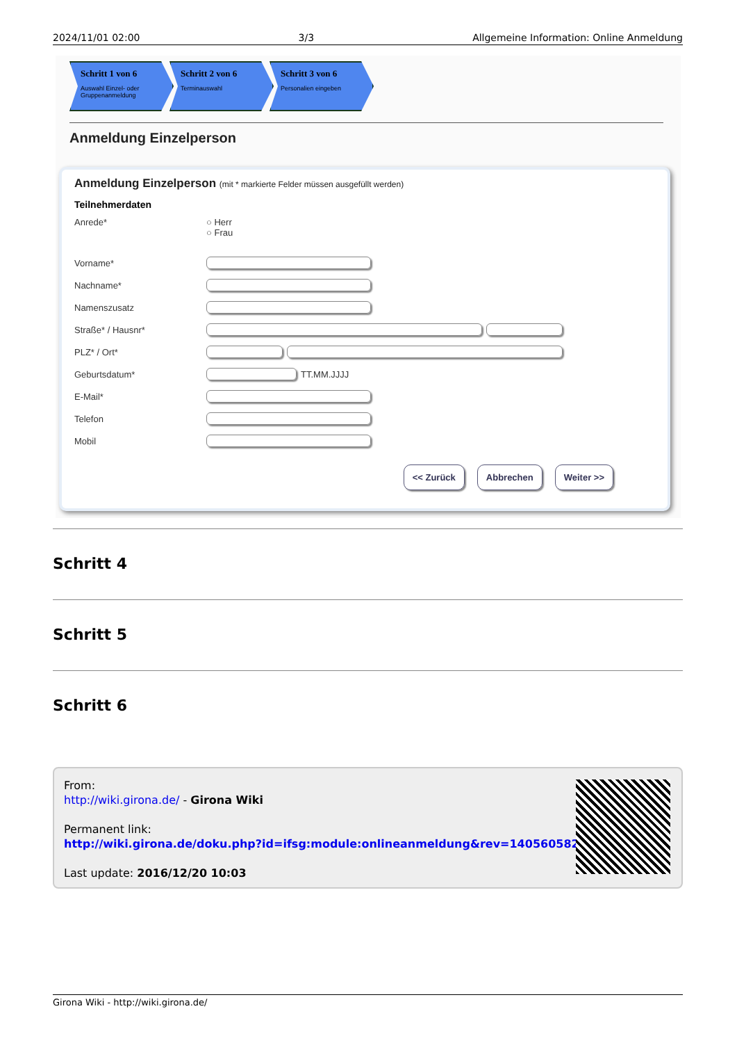2024/11/01 02:00 3/3 Allgemeine Information: Online Anmeldung
Schritt 1 von 6
Auswahl Einzel- oder Gruppenanmeldung
Schritt 2 von 6
Terminauswahl
Schritt 3 von 6
Personalien eingeben
Anmeldung Einzelperson
Anmeldung Einzelperson (mit * markierte Felder müssen ausgefüllt werden)
Teilnehmerdaten
Anrede* ○ Herr
○ Frau
Vorname*
Nachname*
Namenszusatz
Straße* / Hausnr*
PLZ* / Ort*
Geburtsdatum*
TT.MM.JJJJ
E-Mail*
Telefon
Mobil
<< Zurück Abbrechen Weiter >>
Schritt 4
Schritt 5
Schritt 6
From:
http://wiki.girona.de/ - Girona Wiki
Permanent link:
http://wiki.girona.de/doku.php?id=ifsg:module:onlineanmeldung&rev=1405605821
Last update: 2016/12/20 10:03
Girona Wiki - http://wiki.girona.de/